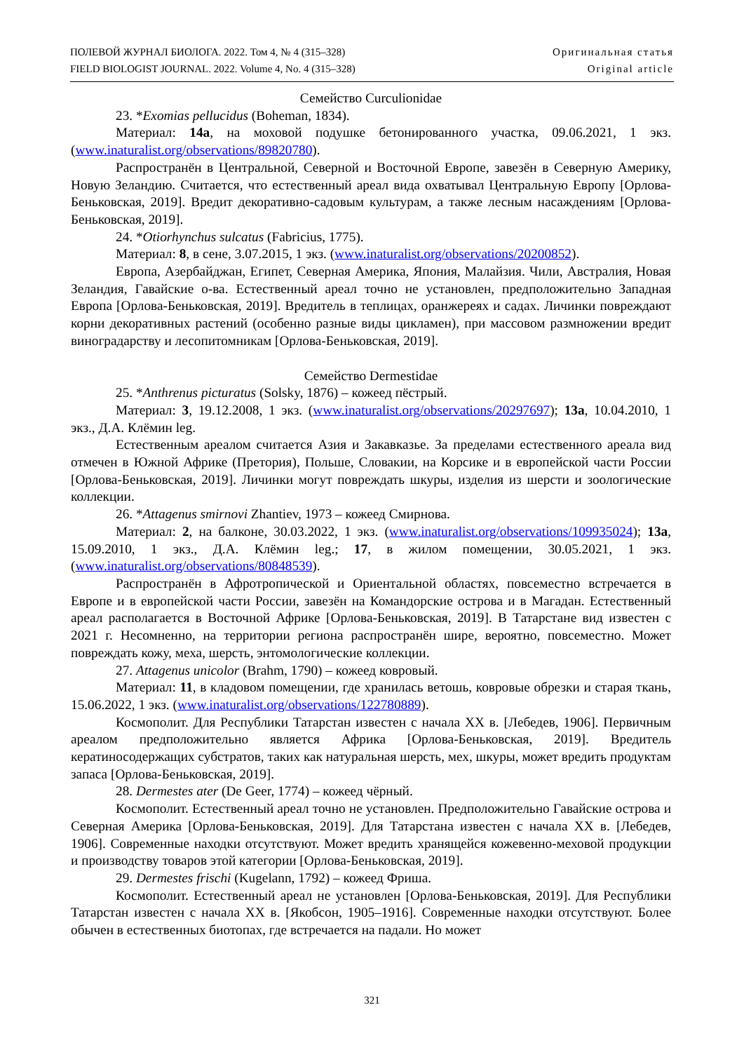ПОЛЕВОЙ ЖУРНАЛ БИОЛОГА. 2022. Том 4, № 4 (315–328)
FIELD BIOLOGIST JOURNAL. 2022. Volume 4, No. 4 (315–328)
Оригинальная статья
Original article
Семейство Curculionidae
23. *Exomias pellucidus (Boheman, 1834).
Материал: 14а, на моховой подушке бетонированного участка, 09.06.2021, 1 экз. (www.inaturalist.org/observations/89820780).
Распространён в Центральной, Северной и Восточной Европе, завезён в Северную Америку, Новую Зеландию. Считается, что естественный ареал вида охватывал Центральную Европу [Орлова-Беньковская, 2019]. Вредит декоративно-садовым культурам, а также лесным насаждениям [Орлова-Беньковская, 2019].
24. *Otiorhynchus sulcatus (Fabricius, 1775).
Материал: 8, в сене, 3.07.2015, 1 экз. (www.inaturalist.org/observations/20200852).
Европа, Азербайджан, Египет, Северная Америка, Япония, Малайзия. Чили, Австралия, Новая Зеландия, Гавайские о-ва. Естественный ареал точно не установлен, предположительно Западная Европа [Орлова-Беньковская, 2019]. Вредитель в теплицах, оранжереях и садах. Личинки повреждают корни декоративных растений (особенно разные виды цикламен), при массовом размножении вредит виноградарству и лесопитомникам [Орлова-Беньковская, 2019].
Семейство Dermestidae
25. *Anthrenus picturatus (Solsky, 1876) – кожеед пёстрый.
Материал: 3, 19.12.2008, 1 экз. (www.inaturalist.org/observations/20297697); 13а, 10.04.2010, 1 экз., Д.А. Клёмин leg.
Естественным ареалом считается Азия и Закавказье. За пределами естественного ареала вид отмечен в Южной Африке (Претория), Польше, Словакии, на Корсике и в европейской части России [Орлова-Беньковская, 2019]. Личинки могут повреждать шкуры, изделия из шерсти и зоологические коллекции.
26. *Attagenus smirnovi Zhantiev, 1973 – кожеед Смирнова.
Материал: 2, на балконе, 30.03.2022, 1 экз. (www.inaturalist.org/observations/109935024); 13а, 15.09.2010, 1 экз., Д.А. Клёмин leg.; 17, в жилом помещении, 30.05.2021, 1 экз. (www.inaturalist.org/observations/80848539).
Распространён в Афротропической и Ориентальной областях, повсеместно встречается в Европе и в европейской части России, завезён на Командорские острова и в Магадан. Естественный ареал располагается в Восточной Африке [Орлова-Беньковская, 2019]. В Татарстане вид известен с 2021 г. Несомненно, на территории региона распространён шире, вероятно, повсеместно. Может повреждать кожу, меха, шерсть, энтомологические коллекции.
27. Attagenus unicolor (Brahm, 1790) – кожеед ковровый.
Материал: 11, в кладовом помещении, где хранилась ветошь, ковровые обрезки и старая ткань, 15.06.2022, 1 экз. (www.inaturalist.org/observations/122780889).
Космополит. Для Республики Татарстан известен с начала XX в. [Лебедев, 1906]. Первичным ареалом предположительно является Африка [Орлова-Беньковская, 2019]. Вредитель кератиносодержащих субстратов, таких как натуральная шерсть, мех, шкуры, может вредить продуктам запаса [Орлова-Беньковская, 2019].
28. Dermestes ater (De Geer, 1774) – кожеед чёрный.
Космополит. Естественный ареал точно не установлен. Предположительно Гавайские острова и Северная Америка [Орлова-Беньковская, 2019]. Для Татарстана известен с начала XX в. [Лебедев, 1906]. Современные находки отсутствуют. Может вредить хранящейся кожевенно-меховой продукции и производству товаров этой категории [Орлова-Беньковская, 2019].
29. Dermestes frischi (Kugelann, 1792) – кожеед Фриша.
Космополит. Естественный ареал не установлен [Орлова-Беньковская, 2019]. Для Республики Татарстан известен с начала XX в. [Якобсон, 1905–1916]. Современные находки отсутствуют. Более обычен в естественных биотопах, где встречается на падали. Но может
321